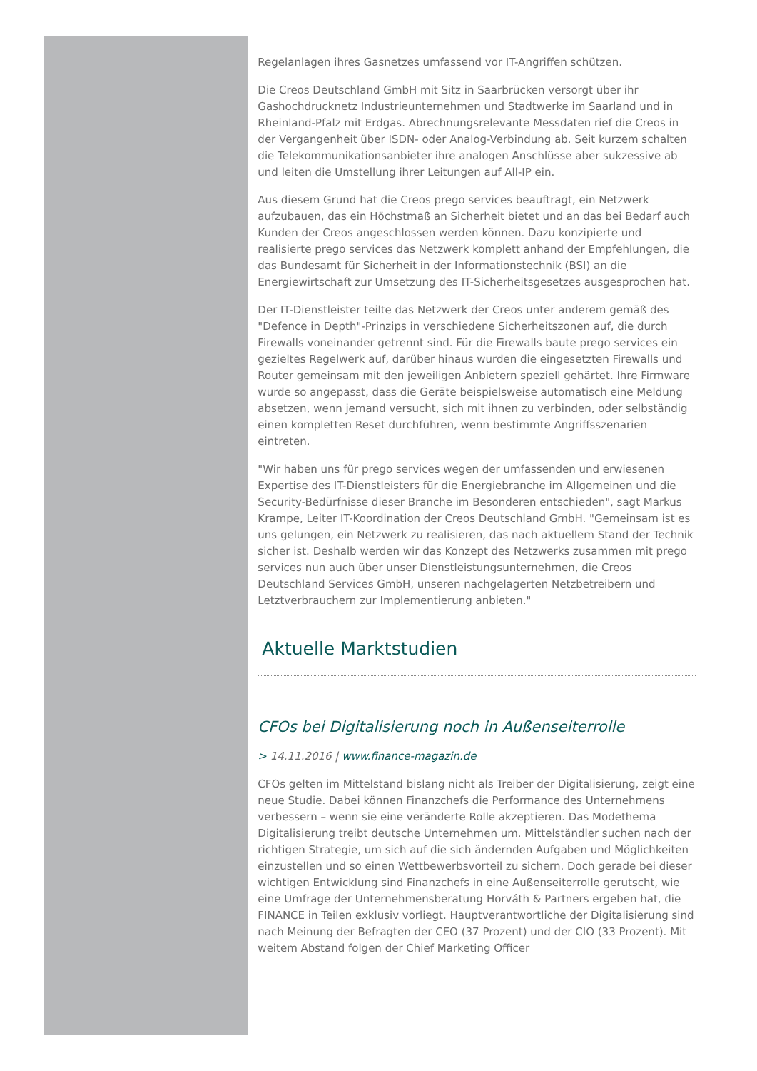Regelanlagen ihres Gasnetzes umfassend vor IT-Angriffen schützen.
Die Creos Deutschland GmbH mit Sitz in Saarbrücken versorgt über ihr Gashochdrucknetz Industrieunternehmen und Stadtwerke im Saarland und in Rheinland-Pfalz mit Erdgas. Abrechnungsrelevante Messdaten rief die Creos in der Vergangenheit über ISDN- oder Analog-Verbindung ab. Seit kurzem schalten die Telekommunikationsanbieter ihre analogen Anschlüsse aber sukzessive ab und leiten die Umstellung ihrer Leitungen auf All-IP ein.
Aus diesem Grund hat die Creos prego services beauftragt, ein Netzwerk aufzubauen, das ein Höchstmaß an Sicherheit bietet und an das bei Bedarf auch Kunden der Creos angeschlossen werden können. Dazu konzipierte und realisierte prego services das Netzwerk komplett anhand der Empfehlungen, die das Bundesamt für Sicherheit in der Informationstechnik (BSI) an die Energiewirtschaft zur Umsetzung des IT-Sicherheitsgesetzes ausgesprochen hat.
Der IT-Dienstleister teilte das Netzwerk der Creos unter anderem gemäß des "Defence in Depth"-Prinzips in verschiedene Sicherheitszonen auf, die durch Firewalls voneinander getrennt sind. Für die Firewalls baute prego services ein gezieltes Regelwerk auf, darüber hinaus wurden die eingesetzten Firewalls und Router gemeinsam mit den jeweiligen Anbietern speziell gehärtet. Ihre Firmware wurde so angepasst, dass die Geräte beispielsweise automatisch eine Meldung absetzen, wenn jemand versucht, sich mit ihnen zu verbinden, oder selbständig einen kompletten Reset durchführen, wenn bestimmte Angriffsszenarien eintreten.
"Wir haben uns für prego services wegen der umfassenden und erwiesenen Expertise des IT-Dienstleisters für die Energiebranche im Allgemeinen und die Security-Bedürfnisse dieser Branche im Besonderen entschieden", sagt Markus Krampe, Leiter IT-Koordination der Creos Deutschland GmbH. "Gemeinsam ist es uns gelungen, ein Netzwerk zu realisieren, das nach aktuellem Stand der Technik sicher ist. Deshalb werden wir das Konzept des Netzwerks zusammen mit prego services nun auch über unser Dienstleistungsunternehmen, die Creos Deutschland Services GmbH, unseren nachgelagerten Netzbetreibern und Letztverbrauchern zur Implementierung anbieten."
Aktuelle Marktstudien
CFOs bei Digitalisierung noch in Außenseiterrolle
> 14.11.2016 | www.finance-magazin.de
CFOs gelten im Mittelstand bislang nicht als Treiber der Digitalisierung, zeigt eine neue Studie. Dabei können Finanzchefs die Performance des Unternehmens verbessern – wenn sie eine veränderte Rolle akzeptieren. Das Modethema Digitalisierung treibt deutsche Unternehmen um. Mittelständler suchen nach der richtigen Strategie, um sich auf die sich ändernden Aufgaben und Möglichkeiten einzustellen und so einen Wettbewerbsvorteil zu sichern. Doch gerade bei dieser wichtigen Entwicklung sind Finanzchefs in eine Außenseiterrolle gerutscht, wie eine Umfrage der Unternehmensberatung Horváth & Partners ergeben hat, die FINANCE in Teilen exklusiv vorliegt. Hauptverantwortliche der Digitalisierung sind nach Meinung der Befragten der CEO (37 Prozent) und der CIO (33 Prozent). Mit weitem Abstand folgen der Chief Marketing Officer